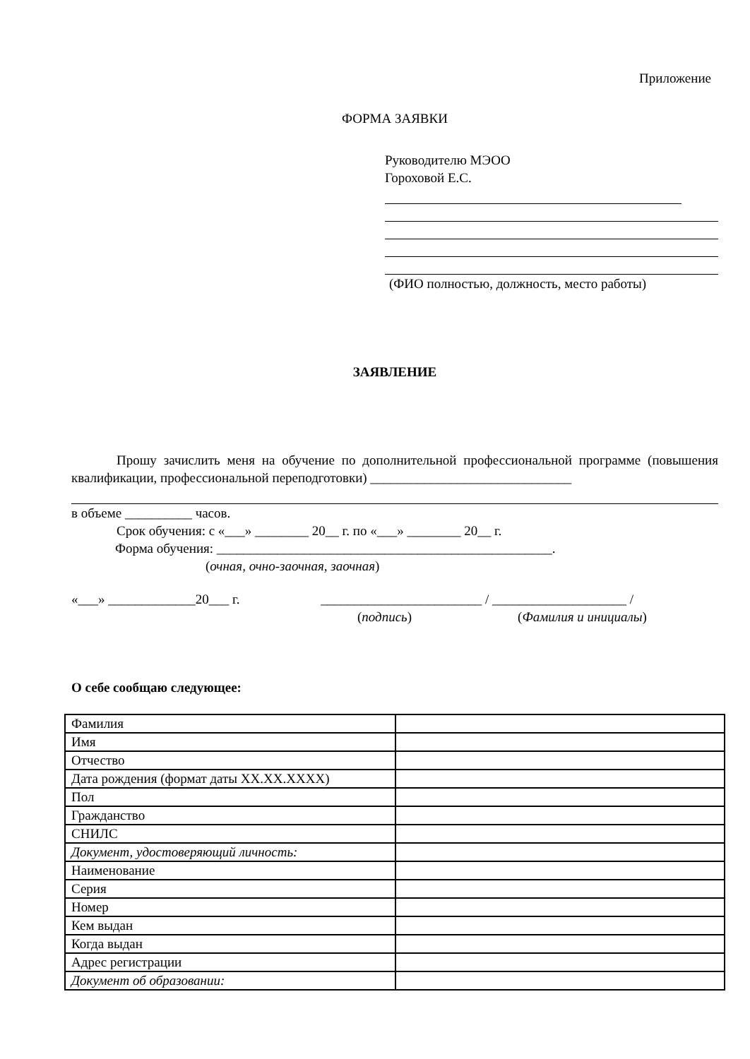Приложение
ФОРМА ЗАЯВКИ
Руководителю МЭОО
Гороховой Е.С.
(ФИО полностью, должность, место работы)
ЗАЯВЛЕНИЕ
Прошу зачислить меня на обучение по дополнительной профессиональной программе (повышения квалификации, профессиональной переподготовки) ______________________________
в объеме __________ часов.
Срок обучения: с «___» ________ 20__ г. по «___» ________ 20__ г.
Форма обучения: __________________________________________________.
(очная, очно-заочная, заочная)
«___» _____________20___ г. ________________________ / ____________________ /
(подпись) (Фамилия и инициалы)
О себе сообщаю следующее:
| Фамилия | |
| Имя | |
| Отчество | |
| Дата рождения (формат даты XX.XX.XXXX) | |
| Пол | |
| Гражданство | |
| СНИЛС | |
| Документ, удостоверяющий личность: | |
| Наименование | |
| Серия | |
| Номер | |
| Кем выдан | |
| Когда выдан | |
| Адрес регистрации | |
| Документ об образовании: | |